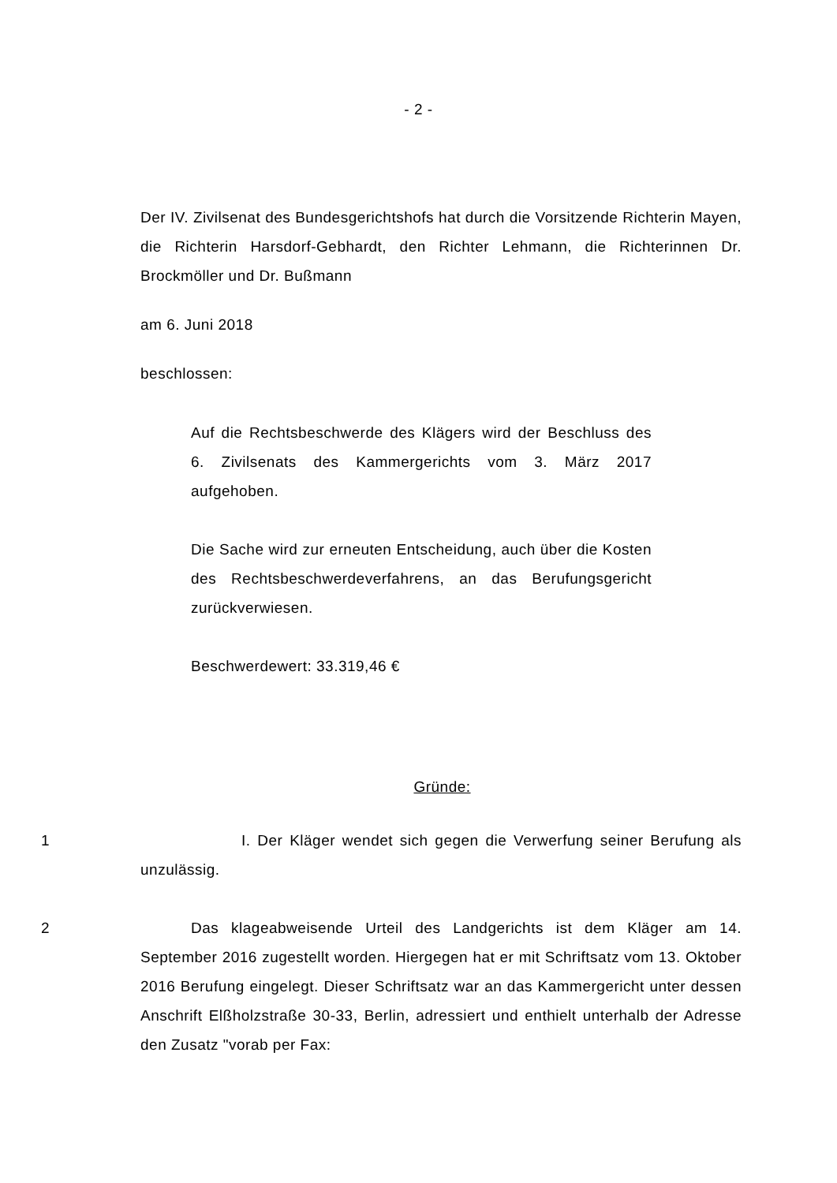- 2 -
Der IV. Zivilsenat des Bundesgerichtshofs hat durch die Vorsitzende Richterin Mayen, die Richterin Harsdorf-Gebhardt, den Richter Lehmann, die Richterinnen Dr. Brockmöller und Dr. Bußmann
am 6. Juni 2018
beschlossen:
Auf die Rechtsbeschwerde des Klägers wird der Beschluss des 6. Zivilsenats des Kammergerichts vom 3. März 2017 aufgehoben.
Die Sache wird zur erneuten Entscheidung, auch über die Kosten des Rechtsbeschwerdeverfahrens, an das Berufungsgericht zurückverwiesen.
Beschwerdewert: 33.319,46 €
Gründe:
1 I. Der Kläger wendet sich gegen die Verwerfung seiner Berufung als unzulässig.
2 Das klageabweisende Urteil des Landgerichts ist dem Kläger am 14. September 2016 zugestellt worden. Hiergegen hat er mit Schriftsatz vom 13. Oktober 2016 Berufung eingelegt. Dieser Schriftsatz war an das Kammergericht unter dessen Anschrift Elßholzstraße 30-33, Berlin, adressiert und enthielt unterhalb der Adresse den Zusatz "vorab per Fax: